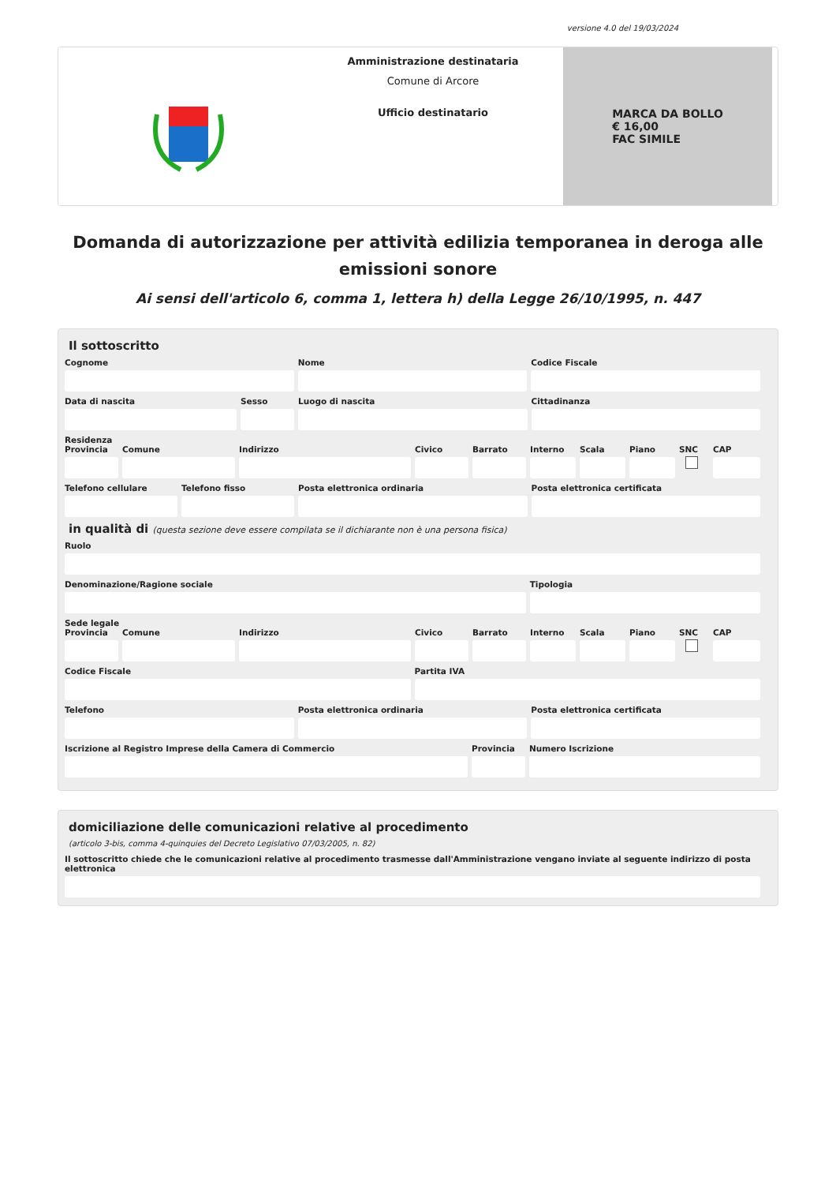versione 4.0 del 19/03/2024
Amministrazione destinataria
Comune di Arcore
Ufficio destinatario
MARCA DA BOLLO
€ 16,00
FAC SIMILE
Domanda di autorizzazione per attività edilizia temporanea in deroga alle emissioni sonore
Ai sensi dell'articolo 6, comma 1, lettera h) della Legge 26/10/1995, n. 447
Il sottoscritto
Cognome Nome Codice Fiscale
Data di nascita Sesso Luogo di nascita Cittadinanza
Residenza
Provincia Comune Indirizzo Civico Barrato Interno Scala Piano SNC CAP
Telefono cellulare Telefono fisso Posta elettronica ordinaria Posta elettronica certificata
in qualità di (questa sezione deve essere compilata se il dichiarante non è una persona fisica)
Ruolo
Denominazione/Ragione sociale Tipologia
Sede legale
Provincia Comune Indirizzo Civico Barrato Interno Scala Piano SNC CAP
Codice Fiscale Partita IVA
Telefono Posta elettronica ordinaria Posta elettronica certificata
Iscrizione al Registro Imprese della Camera di Commercio
Provincia Numero Iscrizione
domiciliazione delle comunicazioni relative al procedimento
(articolo 3-bis, comma 4-quinquies del Decreto Legislativo 07/03/2005, n. 82)
Il sottoscritto chiede che le comunicazioni relative al procedimento trasmesse dall'Amministrazione vengano inviate al seguente indirizzo di posta elettronica